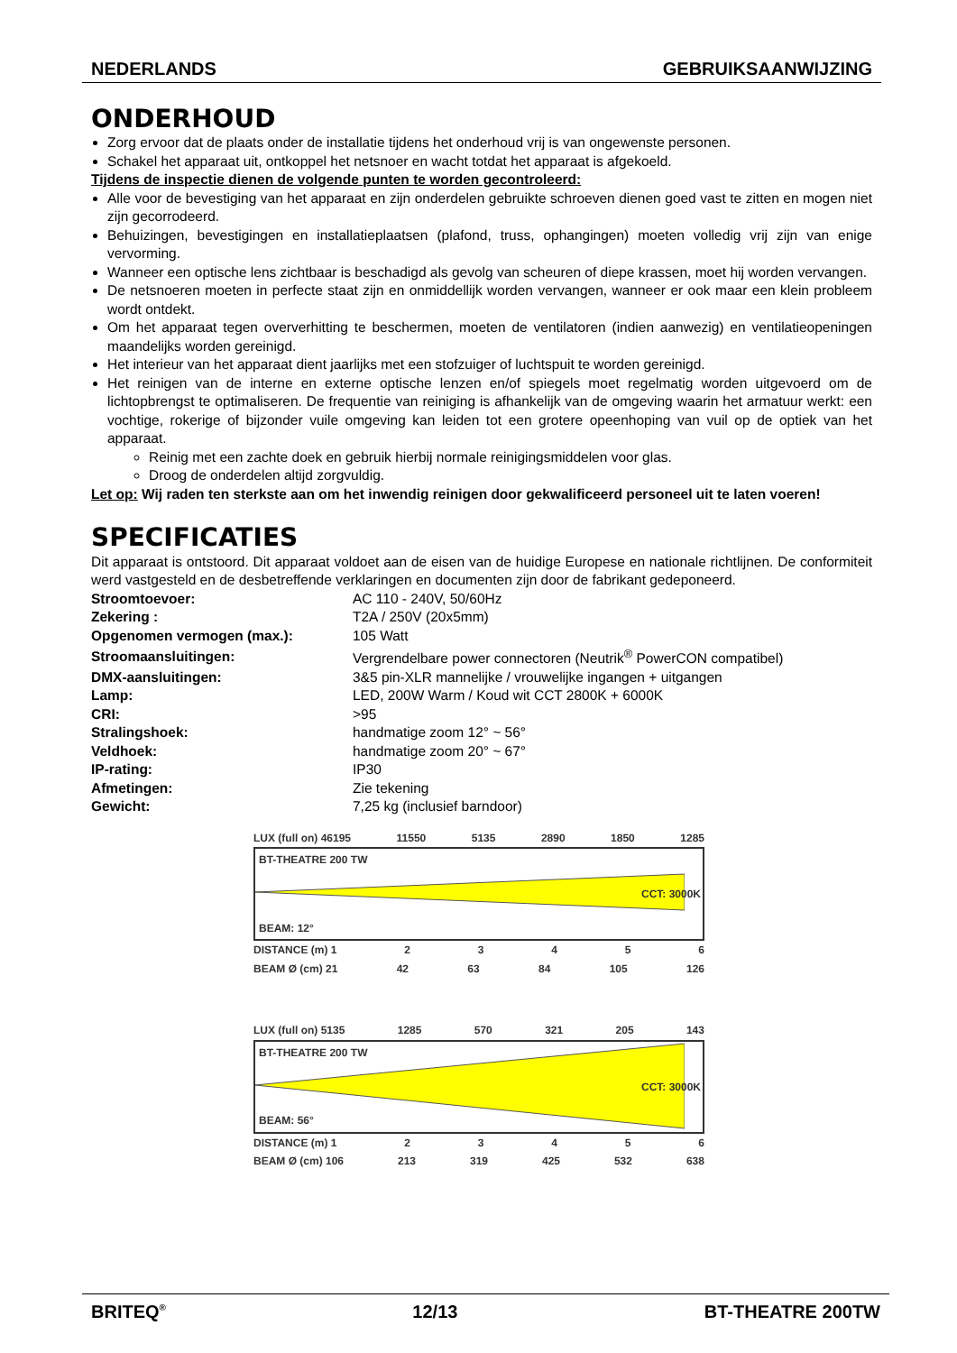NEDERLANDS GEBRUIKSAANWIJZING
ONDERHOUD
Zorg ervoor dat de plaats onder de installatie tijdens het onderhoud vrij is van ongewenste personen.
Schakel het apparaat uit, ontkoppel het netsnoer en wacht totdat het apparaat is afgekoeld.
Tijdens de inspectie dienen de volgende punten te worden gecontroleerd:
Alle voor de bevestiging van het apparaat en zijn onderdelen gebruikte schroeven dienen goed vast te zitten en mogen niet zijn gecorrodeerd.
Behuizingen, bevestigingen en installatieplaatsen (plafond, truss, ophangingen) moeten volledig vrij zijn van enige vervorming.
Wanneer een optische lens zichtbaar is beschadigd als gevolg van scheuren of diepe krassen, moet hij worden vervangen.
De netsnoeren moeten in perfecte staat zijn en onmiddellijk worden vervangen, wanneer er ook maar een klein probleem wordt ontdekt.
Om het apparaat tegen oververhitting te beschermen, moeten de ventilatoren (indien aanwezig) en ventilatieopeningen maandelijks worden gereinigd.
Het interieur van het apparaat dient jaarlijks met een stofzuiger of luchtspuit te worden gereinigd.
Het reinigen van de interne en externe optische lenzen en/of spiegels moet regelmatig worden uitgevoerd om de lichtopbrengst te optimaliseren. De frequentie van reiniging is afhankelijk van de omgeving waarin het armatuur werkt: een vochtige, rokerige of bijzonder vuile omgeving kan leiden tot een grotere opeenhoping van vuil op de optiek van het apparaat.
Reinig met een zachte doek en gebruik hierbij normale reinigingsmiddelen voor glas.
Droog de onderdelen altijd zorgvuldig.
Let op: Wij raden ten sterkste aan om het inwendig reinigen door gekwalificeerd personeel uit te laten voeren!
SPECIFICATIES
Dit apparaat is ontstoord. Dit apparaat voldoet aan de eisen van de huidige Europese en nationale richtlijnen. De conformiteit werd vastgesteld en de desbetreffende verklaringen en documenten zijn door de fabrikant gedeponeerd.
| Stroomtoevoer: | AC 110 - 240V, 50/60Hz |
| Zekering : | T2A / 250V (20x5mm) |
| Opgenomen vermogen (max.): | 105 Watt |
| Stroomaansluitingen: | Vergrendelbare power connectoren (Neutrik<sup>®</sup> PowerCON compatibel) |
| DMX-aansluitingen: | 3&5 pin-XLR mannelijke / vrouwelijke ingangen + uitgangen |
| Lamp: | LED, 200W Warm / Koud wit CCT 2800K + 6000K |
| CRI: | >95 |
| Stralingshoek: | handmatige zoom 12° ~ 56° |
| Veldhoek: | handmatige zoom 20° ~ 67° |
| IP-rating: | IP30 |
| Afmetingen: | Zie tekening |
| Gewicht: | 7,25 kg (inclusief barndoor) |
LUX (full on) 46195 11550 5135 2890 1850 1285
BT-THEATRE 200 TW
CCT: 3000K
BEAM: 12°
DISTANCE (m) 1 23456
BEAM Ø (cm) 21 42 63 84 105 126
LUX (full on) 5135 1285 570 321 205 143
BT-THEATRE 200 TW
CCT: 3000K
BEAM: 56°
DISTANCE (m) 1 23456
BEAM Ø (cm) 106 213 319 425 532 638
BRITEQ<sup>®</sup> 12/13 BT-THEATRE 200TW